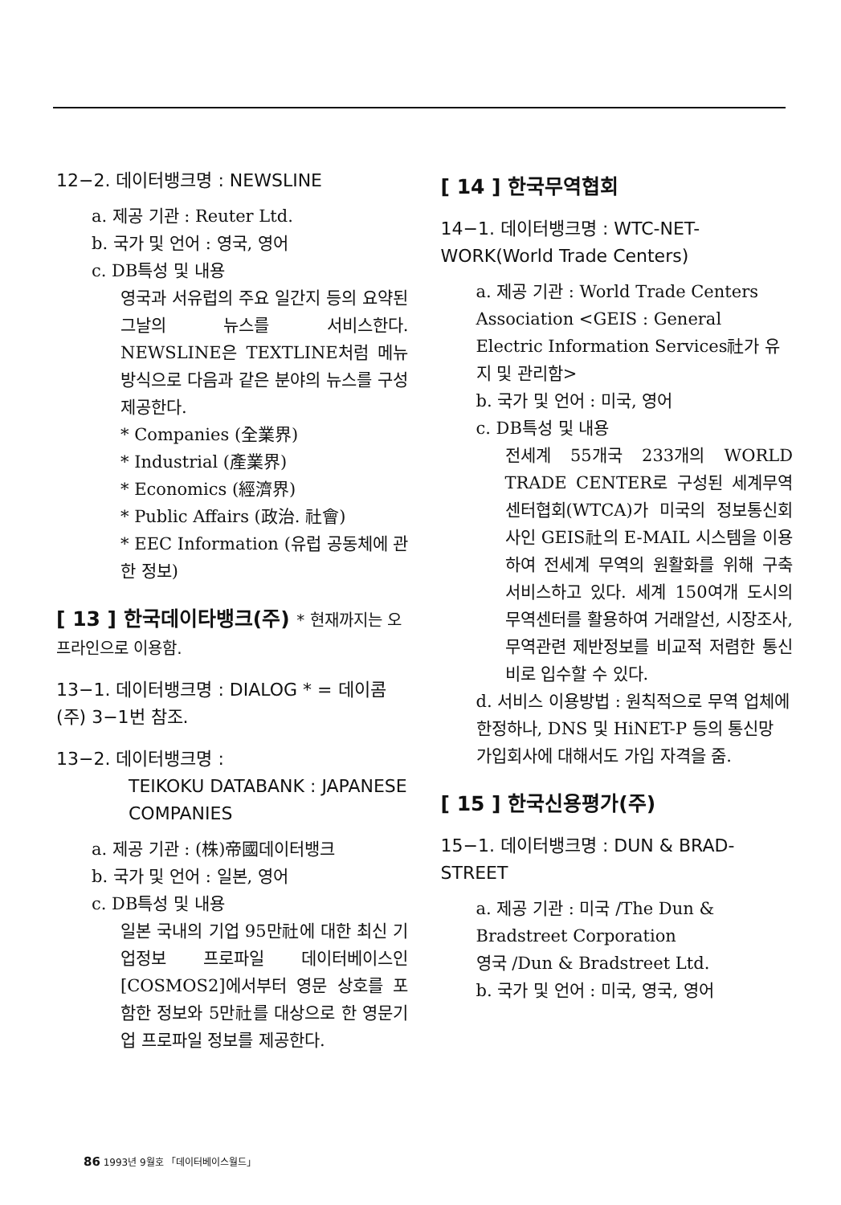12−2. 데이터뱅크명 : NEWSLINE
a. 제공 기관 : Reuter Ltd.
b. 국가 및 언어 : 영국, 영어
c. DB특성 및 내용
영국과 서유럽의 주요 일간지 등의 요약된 그날의 뉴스를 서비스한다. NEWSLINE은 TEXTLINE처럼 메뉴 방식으로 다음과 같은 분야의 뉴스를 구성 제공한다.
* Companies (全業界)
* Industrial (產業界)
* Economics (經濟界)
* Public Affairs (政治. 社會)
* EEC Information (유럽 공동체에 관한 정보)
[ 13 ] 한국데이타뱅크(주) * 현재까지는 오프라인으로 이용함.
13−1. 데이터뱅크명 : DIALOG * = 데이콤(주) 3−1번 참조.
13−2. 데이터뱅크명 :
TEIKOKU DATABANK : JAPANESE COMPANIES
a. 제공 기관 : (株)帝國데이터뱅크
b. 국가 및 언어 : 일본, 영어
c. DB특성 및 내용
일본 국내의 기업 95만社에 대한 최신 기업정보 프로파일 데이터베이스인 [COSMOS2]에서부터 영문 상호를 포함한 정보와 5만社를 대상으로 한 영문기업 프로파일 정보를 제공한다.
[ 14 ] 한국무역협회
14−1. 데이터뱅크명 : WTC-NET-WORK(World Trade Centers)
a. 제공 기관 : World Trade Centers Association <GEIS : General Electric Information Services社가 유지 및 관리함>
b. 국가 및 언어 : 미국, 영어
c. DB특성 및 내용
전세계 55개국 233개의 WORLD TRADE CENTER로 구성된 세계무역센터협회(WTCA)가 미국의 정보통신회사인 GEIS社의 E-MAIL 시스템을 이용하여 전세계 무역의 원활화를 위해 구축 서비스하고 있다. 세계 150여개 도시의 무역센터를 활용하여 거래알선, 시장조사, 무역관련 제반정보를 비교적 저렴한 통신비로 입수할 수 있다.
d. 서비스 이용방법 : 원칙적으로 무역 업체에 한정하나, DNS 및 HiNET-P 등의 통신망 가입회사에 대해서도 가입 자격을 줌.
[ 15 ] 한국신용평가(주)
15−1. 데이터뱅크명 : DUN & BRAD-STREET
a. 제공 기관 : 미국 /The Dun & Bradstreet Corporation
영국 /Dun & Bradstreet Ltd.
b. 국가 및 언어 : 미국, 영국, 영어
86 1993년 9월호 「데이터베이스월드」